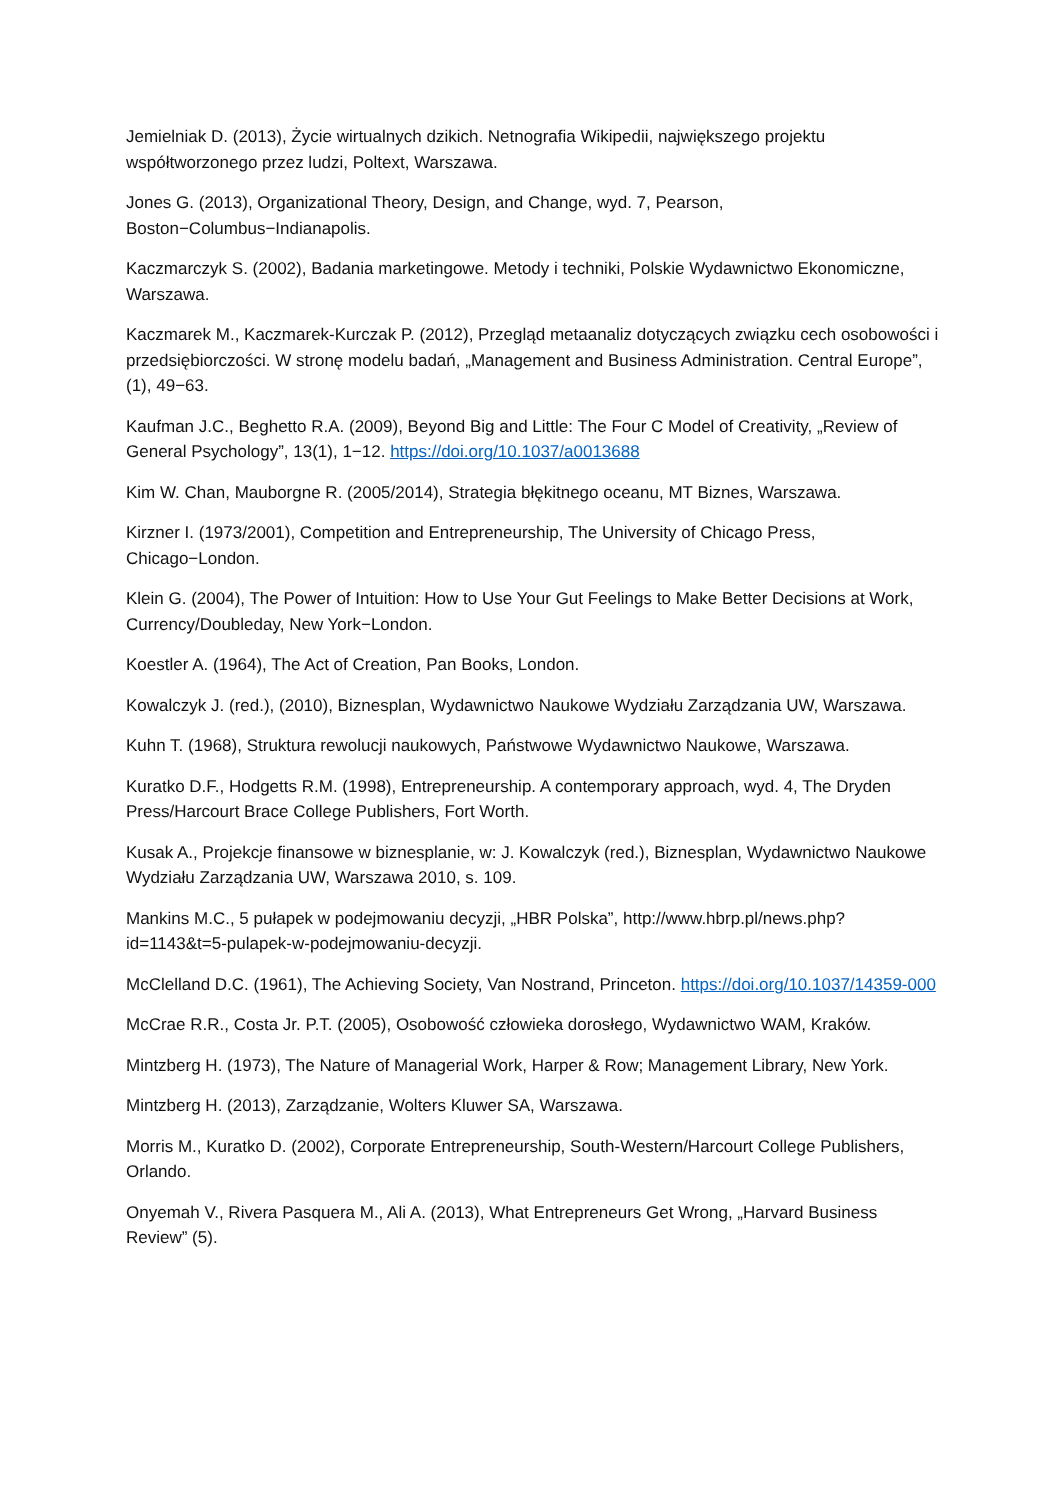Jemielniak D. (2013), Życie wirtualnych dzikich. Netnografia Wikipedii, największego projektu współtworzonego przez ludzi, Poltext, Warszawa.
Jones G. (2013), Organizational Theory, Design, and Change, wyd. 7, Pearson, Boston−Columbus−Indianapolis.
Kaczmarczyk S. (2002), Badania marketingowe. Metody i techniki, Polskie Wydawnictwo Ekonomiczne, Warszawa.
Kaczmarek M., Kaczmarek-Kurczak P. (2012), Przegląd metaanaliz dotyczących związku cech osobowości i przedsiębiorczości. W stronę modelu badań, „Management and Business Administration. Central Europe”, (1), 49−63.
Kaufman J.C., Beghetto R.A. (2009), Beyond Big and Little: The Four C Model of Creativity, „Review of General Psychology”, 13(1), 1−12. https://doi.org/10.1037/a0013688
Kim W. Chan, Mauborgne R. (2005/2014), Strategia błękitnego oceanu, MT Biznes, Warszawa.
Kirzner I. (1973/2001), Competition and Entrepreneurship, The University of Chicago Press, Chicago−London.
Klein G. (2004), The Power of Intuition: How to Use Your Gut Feelings to Make Better Decisions at Work, Currency/Doubleday, New York−London.
Koestler A. (1964), The Act of Creation, Pan Books, London.
Kowalczyk J. (red.), (2010), Biznesplan, Wydawnictwo Naukowe Wydziału Zarządzania UW, Warszawa.
Kuhn T. (1968), Struktura rewolucji naukowych, Państwowe Wydawnictwo Naukowe, Warszawa.
Kuratko D.F., Hodgetts R.M. (1998), Entrepreneurship. A contemporary approach, wyd. 4, The Dryden Press/Harcourt Brace College Publishers, Fort Worth.
Kusak A., Projekcje finansowe w biznesplanie, w: J. Kowalczyk (red.), Biznesplan, Wydawnictwo Naukowe Wydziału Zarządzania UW, Warszawa 2010, s. 109.
Mankins M.C., 5 pułapek w podejmowaniu decyzji, „HBR Polska”, http://www.hbrp.pl/news.php?id=1143&t=5-pulapek-w-podejmowaniu-decyzji.
McClelland D.C. (1961), The Achieving Society, Van Nostrand, Princeton. https://doi.org/10.1037/14359-000
McCrae R.R., Costa Jr. P.T. (2005), Osobowość człowieka dorosłego, Wydawnictwo WAM, Kraków.
Mintzberg H. (1973), The Nature of Managerial Work, Harper & Row; Management Library, New York.
Mintzberg H. (2013), Zarządzanie, Wolters Kluwer SA, Warszawa.
Morris M., Kuratko D. (2002), Corporate Entrepreneurship, South-Western/Harcourt College Publishers, Orlando.
Onyemah V., Rivera Pasquera M., Ali A. (2013), What Entrepreneurs Get Wrong, „Harvard Business Review” (5).